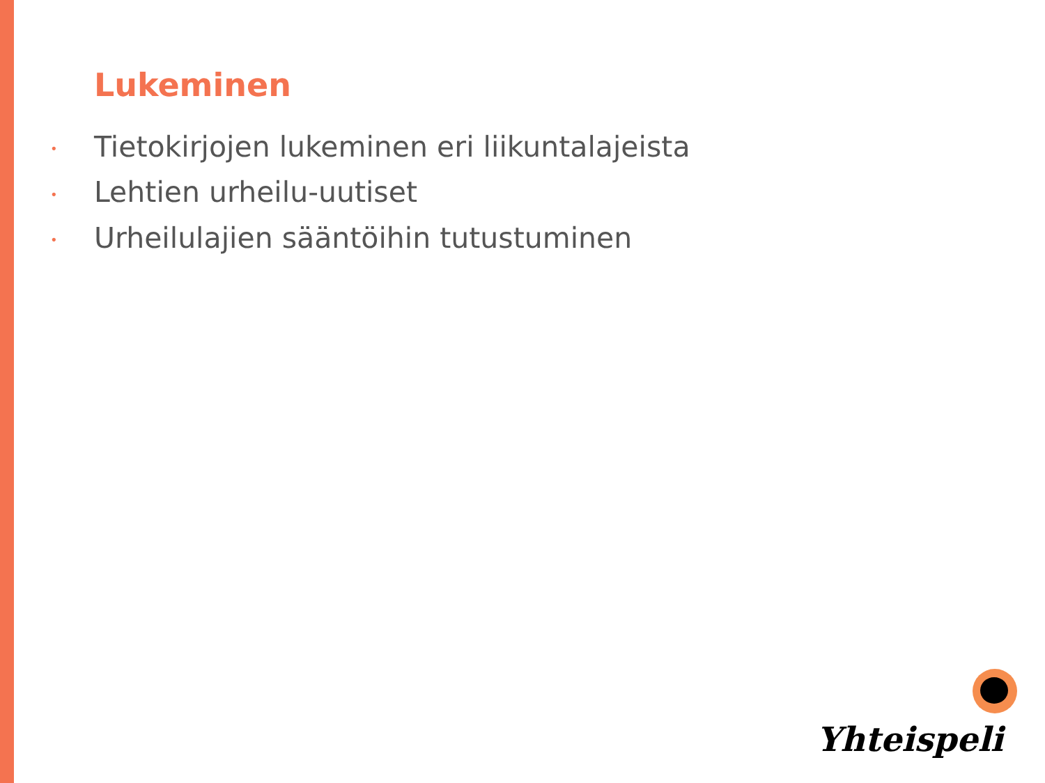Lukeminen
• Tietokirjojen lukeminen eri liikuntalajeista
• Lehtien urheilu-uutiset
• Urheilulajien sääntöihin tutustuminen
Yhteispeli